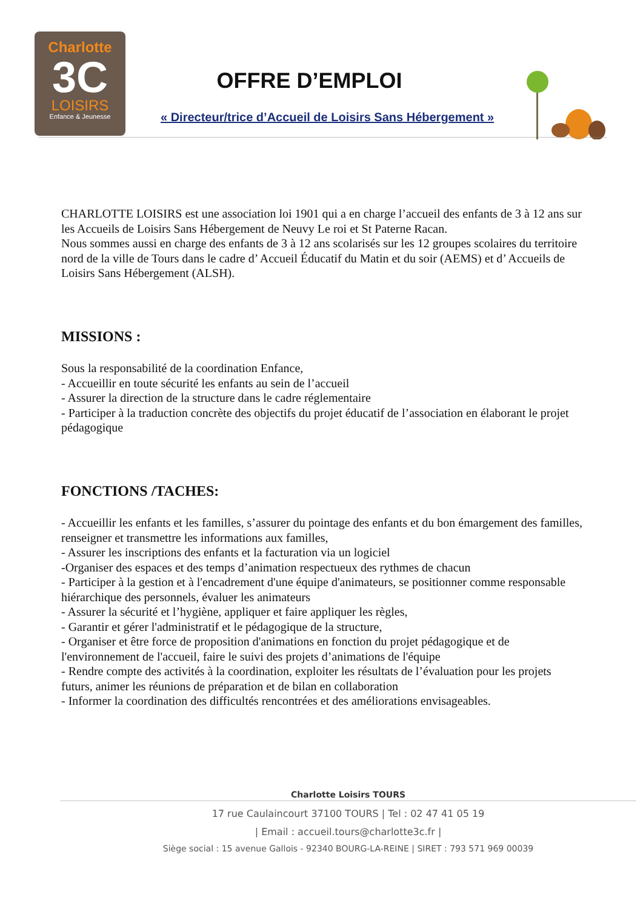Charlotte
3C
LOISIRS
Enfance & Jeunesse
OFFRE D’EMPLOI
« Directeur/trice d’Accueil de Loisirs Sans Hébergement »
CHARLOTTE LOISIRS est une association loi 1901 qui a en charge l’accueil des enfants de 3 à 12 ans sur les Accueils de Loisirs Sans Hébergement de Neuvy Le roi et St Paterne Racan.
Nous sommes aussi en charge des enfants de 3 à 12 ans scolarisés sur les 12 groupes scolaires du territoire nord de la ville de Tours dans le cadre d’ Accueil Éducatif du Matin et du soir (AEMS) et d’ Accueils de Loisirs Sans Hébergement (ALSH).
MISSIONS :
Sous la responsabilité de la coordination Enfance,
- Accueillir en toute sécurité les enfants au sein de l’accueil
- Assurer la direction de la structure dans le cadre réglementaire
- Participer à la traduction concrète des objectifs du projet éducatif de l’association en élaborant le projet pédagogique
FONCTIONS /TACHES:
- Accueillir les enfants et les familles, s’assurer du pointage des enfants et du bon émargement des familles, renseigner et transmettre les informations aux familles,
- Assurer les inscriptions des enfants et la facturation via un logiciel
-Organiser des espaces et des temps d’animation respectueux des rythmes de chacun
- Participer à la gestion et à l'encadrement d'une équipe d'animateurs, se positionner comme responsable hiérarchique des personnels, évaluer les animateurs
- Assurer la sécurité et l’hygiène, appliquer et faire appliquer les règles,
- Garantir et gérer l'administratif et le pédagogique de la structure,
- Organiser et être force de proposition d'animations en fonction du projet pédagogique et de l'environnement de l'accueil, faire le suivi des projets d’animations de l'équipe
- Rendre compte des activités à la coordination, exploiter les résultats de l’évaluation pour les projets futurs, animer les réunions de préparation et de bilan en collaboration
- Informer la coordination des difficultés rencontrées et des améliorations envisageables.
Charlotte Loisirs TOURS
17 rue Caulaincourt 37100 TOURS | Tel : 02 47 41 05 19
| Email : accueil.tours@charlotte3c.fr |
Siège social : 15 avenue Gallois - 92340 BOURG-LA-REINE | SIRET : 793 571 969 00039